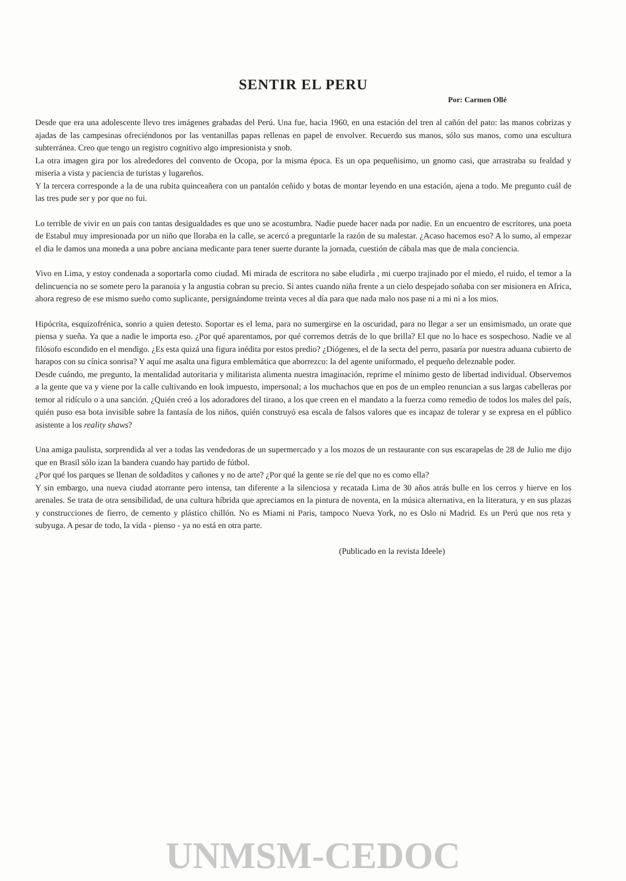SENTIR EL PERU
Por: Carmen Ollé
Desde que era una adolescente llevo tres imágenes grabadas del Perú. Una fue, hacia 1960, en una estación del tren al cañón del pato: las manos cobrizas y ajadas de las campesinas ofreciéndonos por las ventanillas papas rellenas en papel de envolver. Recuerdo sus manos, sólo sus manos, como una escultura subterránea. Creo que tengo un registro cognitivo algo impresionista y snob.
La otra imagen gira por los alrededores del convento de Ocopa, por la misma época. Es un opa pequeñisimo, un gnomo casi, que arrastraba su fealdad y miseria a vista y paciencia de turistas y lugareños.
Y la tercera corresponde a la de una rubita quinceañera con un pantalón ceñido y botas de montar leyendo en una estación, ajena a todo. Me pregunto cuál de las tres pude ser y por que no fui.
Lo terrible de vivir en un país con tantas desigualdades es que uno se acostumbra. Nadie puede hacer nada por nadie. En un encuentro de escritores, una poeta de Estabul muy impresionada por un niño que lloraba en la calle, se acercó a preguntarle la razón de su malestar. ¿Acaso hacemos eso? A lo sumo, al empezar el dia le damos una moneda a una pobre anciana medicante para tener suerte durante la jornada, cuestión de cábala mas que de mala conciencia.
Vivo en Lima, y estoy condenada a soportarla como ciudad. Mi mirada de escritora no sabe eludirla , mi cuerpo trajinado por el miedo, el ruido, el temor a la delincuencia no se somete pero la paranoia y la angustia cobran su precio. Si antes cuando niña frente a un cielo despejado soñaba con ser misionera en Africa, ahora regreso de ese mismo sueño como suplicante, persignándome treinta veces al día para que nada malo nos pase ni a mi ni a los mios.
Hipócrita, esquizofrénica, sonrio a quien detesto. Soportar es el lema, para no sumergirse en la oscuridad, para no llegar a ser un ensimismado, un orate que piensa y sueña. Ya que a nadie le importa eso. ¿Por qué aparentamos, por qué corremos detrás de lo que brilla? El que no lo hace es sospechoso. Nadie ve al filósofo escondido en el mendigo. ¿Es esta quizá una figura inédita por estos predio? ¿Diógenes, el de la secta del perro, pasaría por nuestra aduana cubierto de harapos con su cínica sonrisa? Y aquí me asalta una figura emblemática que aborrezco: la del agente uniformado, el pequeño deleznable poder.
Desde cuándo, me pregunto, la mentalidad autoritaria y militarista alimenta nuestra imaginación, reprime el mínimo gesto de libertad individual. Observemos a la gente que va y viene por la calle cultivando en look impuesto, impersonal; a los muchachos que en pos de un empleo renuncian a sus largas cabelleras por temor al ridículo o a una sanción. ¿Quién creó a los adoradores del tirano, a los que creen en el mandato a la fuerza como remedio de todos los males del país, quién puso esa bota invisible sobre la fantasía de los niños, quién construyó esa escala de falsos valores que es incapaz de tolerar y se expresa en el público asistente a los reality shaws?
Una amiga paulista, sorprendida al ver a todas las vendedoras de un supermercado y a los mozos de un restaurante con sus escarapelas de 28 de Julio me dijo que en Brasil sólo izan la bandera cuando hay partido de fútbol.
¿Por qué los parques se llenan de soldaditos y cañones y no de arte? ¿Por qué la gente se ríe del que no es como ella?
Y sin embargo, una nueva ciudad atorrante pero intensa, tan diferente a la silenciosa y recatada Lima de 30 años atrás bulle en los cerros y hierve en los arenales. Se trata de otra sensibilidad, de una cultura híbrida que apreciamos en la pintura de noventa, en la música alternativa, en la literatura, y en sus plazas y construcciones de fierro, de cemento y plástico chillón. No es Miami ni Paris, tampoco Nueva York, no es Oslo ni Madrid. Es un Perú que nos reta y subyuga. A pesar de todo, la vida - pienso - ya no está en otra parte.
(Publicado en la revista Ideele)
UNMSM-CEDOC